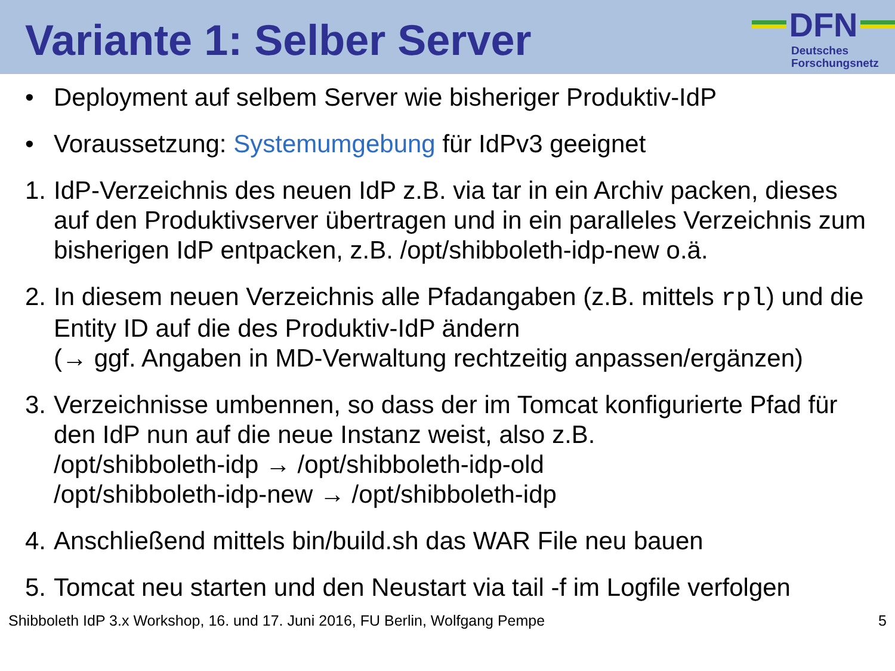Variante 1: Selber Server
DFN
Deutsches
Forschungsnetz
• Deployment auf selbem Server wie bisheriger Produktiv-IdP
• Voraussetzung: Systemumgebung für IdPv3 geeignet
1. IdP-Verzeichnis des neuen IdP z.B. via tar in ein Archiv packen, dieses auf den Produktivserver übertragen und in ein paralleles Verzeichnis zum bisherigen IdP entpacken, z.B. /opt/shibboleth-idp-new o.ä.
2. In diesem neuen Verzeichnis alle Pfadangaben (z.B. mittels rpl) und die Entity ID auf die des Produktiv-IdP ändern
(→ ggf. Angaben in MD-Verwaltung rechtzeitig anpassen/ergänzen)
3. Verzeichnisse umbennen, so dass der im Tomcat konfigurierte Pfad für den IdP nun auf die neue Instanz weist, also z.B.
/opt/shibboleth-idp → /opt/shibboleth-idp-old
/opt/shibboleth-idp-new → /opt/shibboleth-idp
4. Anschließend mittels bin/build.sh das WAR File neu bauen
5. Tomcat neu starten und den Neustart via tail -f im Logfile verfolgen
Shibboleth IdP 3.x Workshop, 16. und 17. Juni 2016, FU Berlin, Wolfgang Pempe 5